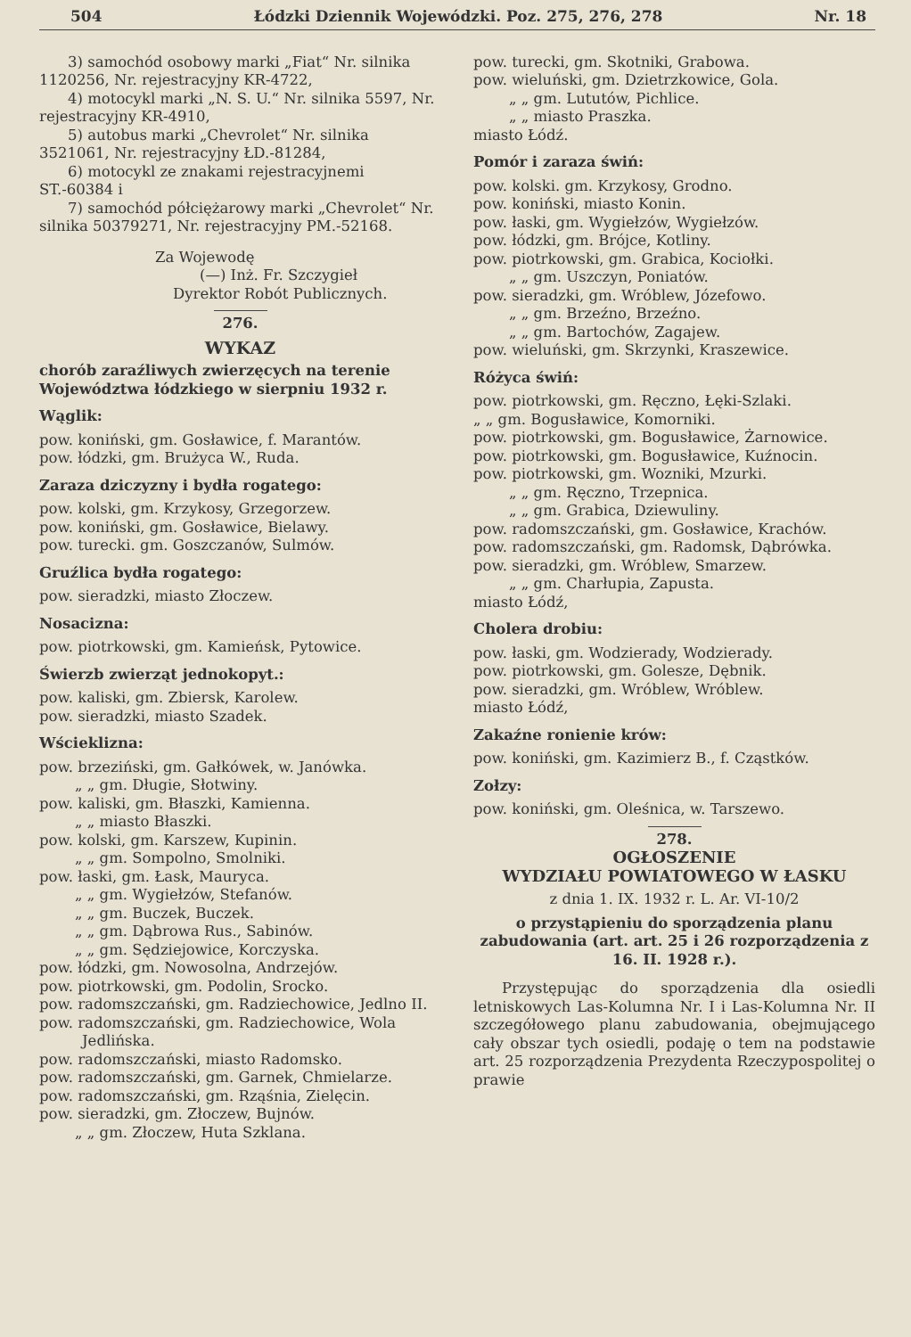504 Łódzki Dziennik Wojewódzki. Poz. 275, 276, 278 Nr. 18
3) samochód osobowy marki „Fiat“ Nr. silnika 1120256, Nr. rejestracyjny KR-4722,
4) motocykl marki „N. S. U.“ Nr. silnika 5597, Nr. rejestracyjny KR-4910,
5) autobus marki „Chevrolet“ Nr. silnika 3521061, Nr. rejestracyjny ŁD.-81284,
6) motocykl ze znakami rejestracyjnemi ST.-60384 i
7) samochód półciężarowy marki „Chevrolet“ Nr. silnika 50379271, Nr. rejestracyjny PM.-52168.
Za Wojewodę
(—) Inż. Fr. Szczygieł
Dyrektor Robót Publicznych.
276.
WYKAZ
chorób zaraźliwych zwierzęcych na terenie Województwa łódzkiego w sierpniu 1932 r.
Wąglik:
pow. koniński, gm. Gosławice, f. Marantów.
pow. łódzki, gm. Brużyca W., Ruda.
Zaraza dziczyzny i bydła rogatego:
pow. kolski, gm. Krzykosy, Grzegorzew.
pow. koniński, gm. Gosławice, Bielawy.
pow. turecki. gm. Goszczanów, Sulmów.
Gruźlica bydła rogatego:
pow. sieradzki, miasto Złoczew.
Nosacizna:
pow. piotrkowski, gm. Kamieńsk, Pytowice.
Świerzb zwierząt jednokopyt.:
pow. kaliski, gm. Zbiersk, Karolew.
pow. sieradzki, miasto Szadek.
Wścieklizna:
pow. brzeziński, gm. Gałkówek, w. Janówka.
„ „ gm. Długie, Słotwiny.
pow. kaliski, gm. Błaszki, Kamienna.
„ „ miasto Błaszki.
pow. kolski, gm. Karszew, Kupinin.
„ „ gm. Sompolno, Smolniki.
pow. łaski, gm. Łask, Mauryca.
„ „ gm. Wygiełzów, Stefanów.
„ „ gm. Buczek, Buczek.
„ „ gm. Dąbrowa Rus., Sabinów.
„ „ gm. Sędziejowice, Korczyska.
pow. łódzki, gm. Nowosolna, Andrzejów.
pow. piotrkowski, gm. Podolin, Srocko.
pow. radomszczański, gm. Radziechowice, Jedlno II.
pow. radomszczański, gm. Radziechowice, Wola Jedlińska.
pow. radomszczański, miasto Radomsko.
pow. radomszczański, gm. Garnek, Chmielarze.
pow. radomszczański, gm. Rząśnia, Zielęcin.
pow. sieradzki, gm. Złoczew, Bujnów.
„ „ gm. Złoczew, Huta Szklana.
pow. turecki, gm. Skotniki, Grabowa.
pow. wieluński, gm. Dzietrzkowice, Gola.
„ „ gm. Lututów, Pichlice.
„ „ miasto Praszka.
miasto Łódź.
Pomór i zaraza świń:
pow. kolski. gm. Krzykosy, Grodno.
pow. koniński, miasto Konin.
pow. łaski, gm. Wygiełzów, Wygiełzów.
pow. łódzki, gm. Brójce, Kotliny.
pow. piotrkowski, gm. Grabica, Kociołki.
„ „ gm. Uszczyn, Poniatów.
pow. sieradzki, gm. Wróblew, Józefowo.
„ „ gm. Brzeźno, Brzeźno.
„ „ gm. Bartochów, Zagajew.
pow. wieluński, gm. Skrzynki, Kraszewice.
Różyca świń:
pow. piotrkowski, gm. Ręczno, Łęki-Szlaki.
„ „ gm. Bogusławice, Komorniki.
pow. piotrkowski, gm. Bogusławice, Żarnowice.
pow. piotrkowski, gm. Bogusławice, Kuźnocin.
pow. piotrkowski, gm. Wozniki, Mzurki.
„ „ gm. Ręczno, Trzepnica.
„ „ gm. Grabica, Dziewuliny.
pow. radomszczański, gm. Gosławice, Krachów.
pow. radomszczański, gm. Radomsk, Dąbrówka.
pow. sieradzki, gm. Wróblew, Smarzew.
„ „ gm. Charłupia, Zapusta.
miasto Łódź,
Cholera drobiu:
pow. łaski, gm. Wodzierady, Wodzierady.
pow. piotrkowski, gm. Golesze, Dębnik.
pow. sieradzki, gm. Wróblew, Wróblew.
miasto Łódź,
Zakaźne ronienie krów:
pow. koniński, gm. Kazimierz B., f. Cząstków.
Zołzy:
pow. koniński, gm. Oleśnica, w. Tarszewo.
278.
OGŁOSZENIE
WYDZIAŁU POWIATOWEGO W ŁASKU
z dnia 1. IX. 1932 r. L. Ar. VI-10/2
o przystąpieniu do sporządzenia planu zabudowania (art. art. 25 i 26 rozporządzenia z 16. II. 1928 r.).
Przystępując do sporządzenia dla osiedli letniskowych Las-Kolumna Nr. I i Las-Kolumna Nr. II szczegółowego planu zabudowania, obejmującego cały obszar tych osiedli, podaję o tem na podstawie art. 25 rozporządzenia Prezydenta Rzeczypospolitej o prawie